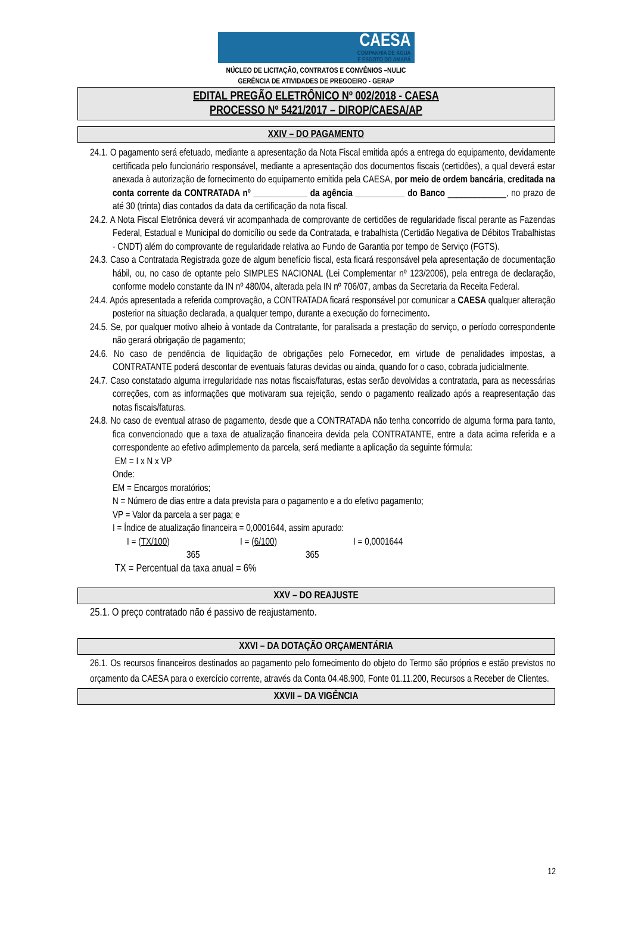CAESA
COMPANHIA DE ÁGUA
E ESGOTO DO AMAPÁ
NÚCLEO DE LICITAÇÃO, CONTRATOS E CONVÊNIOS –NULIC
GERÊNCIA DE ATIVIDADES DE PREGOEIRO - GERAP
EDITAL PREGÃO ELETRÔNICO Nº 002/2018 - CAESA
PROCESSO Nº 5421/2017 – DIROP/CAESA/AP
XXIV – DO PAGAMENTO
24.1. O pagamento será efetuado, mediante a apresentação da Nota Fiscal emitida após a entrega do equipamento, devidamente certificada pelo funcionário responsável, mediante a apresentação dos documentos fiscais (certidões), a qual deverá estar anexada à autorização de fornecimento do equipamento emitida pela CAESA, por meio de ordem bancária, creditada na conta corrente da CONTRATADA nº ____________ da agência ___________ do Banco _____________, no prazo de até 30 (trinta) dias contados da data da certificação da nota fiscal.
24.2. A Nota Fiscal Eletrônica deverá vir acompanhada de comprovante de certidões de regularidade fiscal perante as Fazendas Federal, Estadual e Municipal do domicílio ou sede da Contratada, e trabalhista (Certidão Negativa de Débitos Trabalhistas - CNDT) além do comprovante de regularidade relativa ao Fundo de Garantia por tempo de Serviço (FGTS).
24.3. Caso a Contratada Registrada goze de algum benefício fiscal, esta ficará responsável pela apresentação de documentação hábil, ou, no caso de optante pelo SIMPLES NACIONAL (Lei Complementar nº 123/2006), pela entrega de declaração, conforme modelo constante da IN nº 480/04, alterada pela IN nº 706/07, ambas da Secretaria da Receita Federal.
24.4. Após apresentada a referida comprovação, a CONTRATADA ficará responsável por comunicar a CAESA qualquer alteração posterior na situação declarada, a qualquer tempo, durante a execução do fornecimento.
24.5. Se, por qualquer motivo alheio à vontade da Contratante, for paralisada a prestação do serviço, o período correspondente não gerará obrigação de pagamento;
24.6. No caso de pendência de liquidação de obrigações pelo Fornecedor, em virtude de penalidades impostas, a CONTRATANTE poderá descontar de eventuais faturas devidas ou ainda, quando for o caso, cobrada judicialmente.
24.7. Caso constatado alguma irregularidade nas notas fiscais/faturas, estas serão devolvidas a contratada, para as necessárias correções, com as informações que motivaram sua rejeição, sendo o pagamento realizado após a reapresentação das notas fiscais/faturas.
24.8. No caso de eventual atraso de pagamento, desde que a CONTRATADA não tenha concorrido de alguma forma para tanto, fica convencionado que a taxa de atualização financeira devida pela CONTRATANTE, entre a data acima referida e a correspondente ao efetivo adimplemento da parcela, será mediante a aplicação da seguinte fórmula:
EM = I x N x VP
Onde:
EM = Encargos moratórios;
N = Número de dias entre a data prevista para o pagamento e a do efetivo pagamento;
VP = Valor da parcela a ser paga; e
I = Índice de atualização financeira = 0,0001644, assim apurado:
I = (TX/100)
365
I = (6/100)
365
I = 0,0001644
TX = Percentual da taxa anual = 6%
XXV – DO REAJUSTE
25.1. O preço contratado não é passivo de reajustamento.
XXVI – DA DOTAÇÃO ORÇAMENTÁRIA
26.1. Os recursos financeiros destinados ao pagamento pelo fornecimento do objeto do Termo são próprios e estão previstos no orçamento da CAESA para o exercício corrente, através da Conta 04.48.900, Fonte 01.11.200, Recursos a Receber de Clientes.
XXVII – DA VIGÊNCIA
12